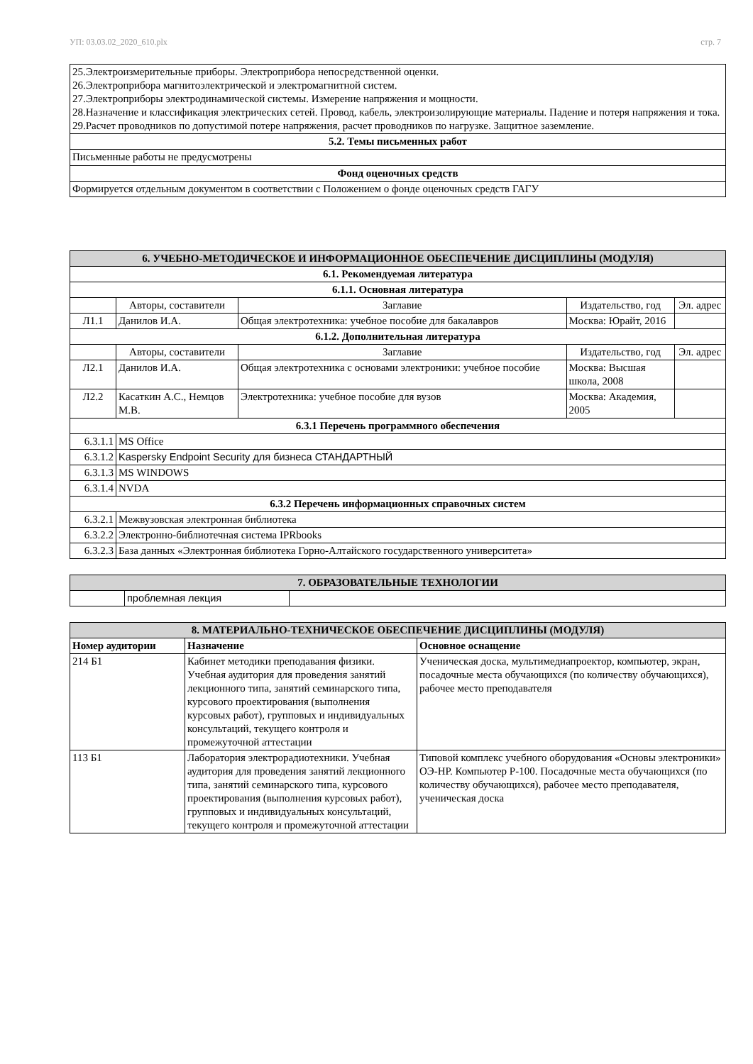УП: 03.03.02_2020_610.plx стр. 7
| 25.Электроизмерительные приборы. Электроприбора непосредственной оценки. 26.Электроприбора магнитоэлектрической и электромагнитной систем. 27.Электроприборы электродинамической системы. Измерение напряжения и мощности. 28.Назначение и классификация электрических сетей. Провод, кабель, электроизолирующие материалы. Падение и потеря напряжения и тока. 29.Расчет проводников по допустимой потере напряжения, расчет проводников по нагрузке. Защитное заземление. |
| 5.2. Темы письменных работ |
| Письменные работы не предусмотрены |
| Фонд оценочных средств |
| Формируется отдельным документом в соответствии с Положением о фонде оценочных средств ГАГУ |
| 6. УЧЕБНО-МЕТОДИЧЕСКОЕ И ИНФОРМАЦИОННОЕ ОБЕСПЕЧЕНИЕ ДИСЦИПЛИНЫ (МОДУЛЯ) | | | | |
| 6.1. Рекомендуемая литература | | | | |
| 6.1.1. Основная литература | | | | |
| | Авторы, составители | Заглавие | Издательство, год | Эл. адрес |
| Л1.1 | Данилов И.А. | Общая электротехника: учебное пособие для бакалавров | Москва: Юрайт, 2016 | |
| 6.1.2. Дополнительная литература | | | | |
| | Авторы, составители | Заглавие | Издательство, год | Эл. адрес |
| Л2.1 | Данилов И.А. | Общая электротехника с основами электроники: учебное пособие | Москва: Высшая школа, 2008 | |
| Л2.2 | Касаткин А.С., Немцов М.В. | Электротехника: учебное пособие для вузов | Москва: Академия, 2005 | |
| 6.3.1 Перечень программного обеспечения | | | | |
| 6.3.1.1 | MS Office | | | |
| 6.3.1.2 | Kaspersky Endpoint Security для бизнеса СТАНДАРТНЫЙ | | | |
| 6.3.1.3 | MS WINDOWS | | | |
| 6.3.1.4 | NVDA | | | |
| 6.3.2 Перечень информационных справочных систем | | | | |
| 6.3.2.1 | Межвузовская электронная библиотека | | | |
| 6.3.2.2 | Электронно-библиотечная система IPRbooks | | | |
| 6.3.2.3 | База данных «Электронная библиотека Горно-Алтайского государственного университета» | | | |
| 7. ОБРАЗОВАТЕЛЬНЫЕ ТЕХНОЛОГИИ | | |
| | проблемная лекция | |
| 8. МАТЕРИАЛЬНО-ТЕХНИЧЕСКОЕ ОБЕСПЕЧЕНИЕ ДИСЦИПЛИНЫ (МОДУЛЯ) | | |
| Номер аудитории | Назначение | Основное оснащение |
| 214 Б1 | Кабинет методики преподавания физики. Учебная аудитория для проведения занятий лекционного типа, занятий семинарского типа, курсового проектирования (выполнения курсовых работ), групповых и индивидуальных консультаций, текущего контроля и промежуточной аттестации | Ученическая доска, мультимедиапроектор, компьютер, экран, посадочные места обучающихся (по количеству обучающихся), рабочее место преподавателя |
| 113 Б1 | Лаборатория электрорадиотехники. Учебная аудитория для проведения занятий лекционного типа, занятий семинарского типа, курсового проектирования (выполнения курсовых работ), групповых и индивидуальных консультаций, текущего контроля и промежуточной аттестации | Типовой комплекс учебного оборудования «Основы электроники» ОЭ-НР. Компьютер Р-100. Посадочные места обучающихся (по количеству обучающихся), рабочее место преподавателя, ученическая доска |